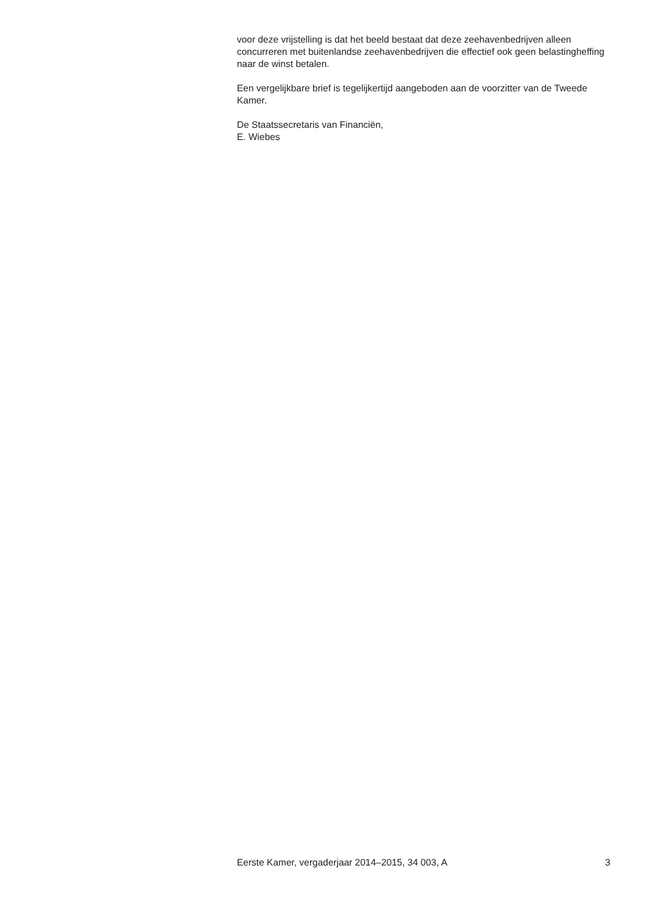voor deze vrijstelling is dat het beeld bestaat dat deze zeehavenbedrijven alleen concurreren met buitenlandse zeehavenbedrijven die effectief ook geen belastingheffing naar de winst betalen.
Een vergelijkbare brief is tegelijkertijd aangeboden aan de voorzitter van de Tweede Kamer.
De Staatssecretaris van Financiën,
E. Wiebes
Eerste Kamer, vergaderjaar 2014–2015, 34 003, A 3